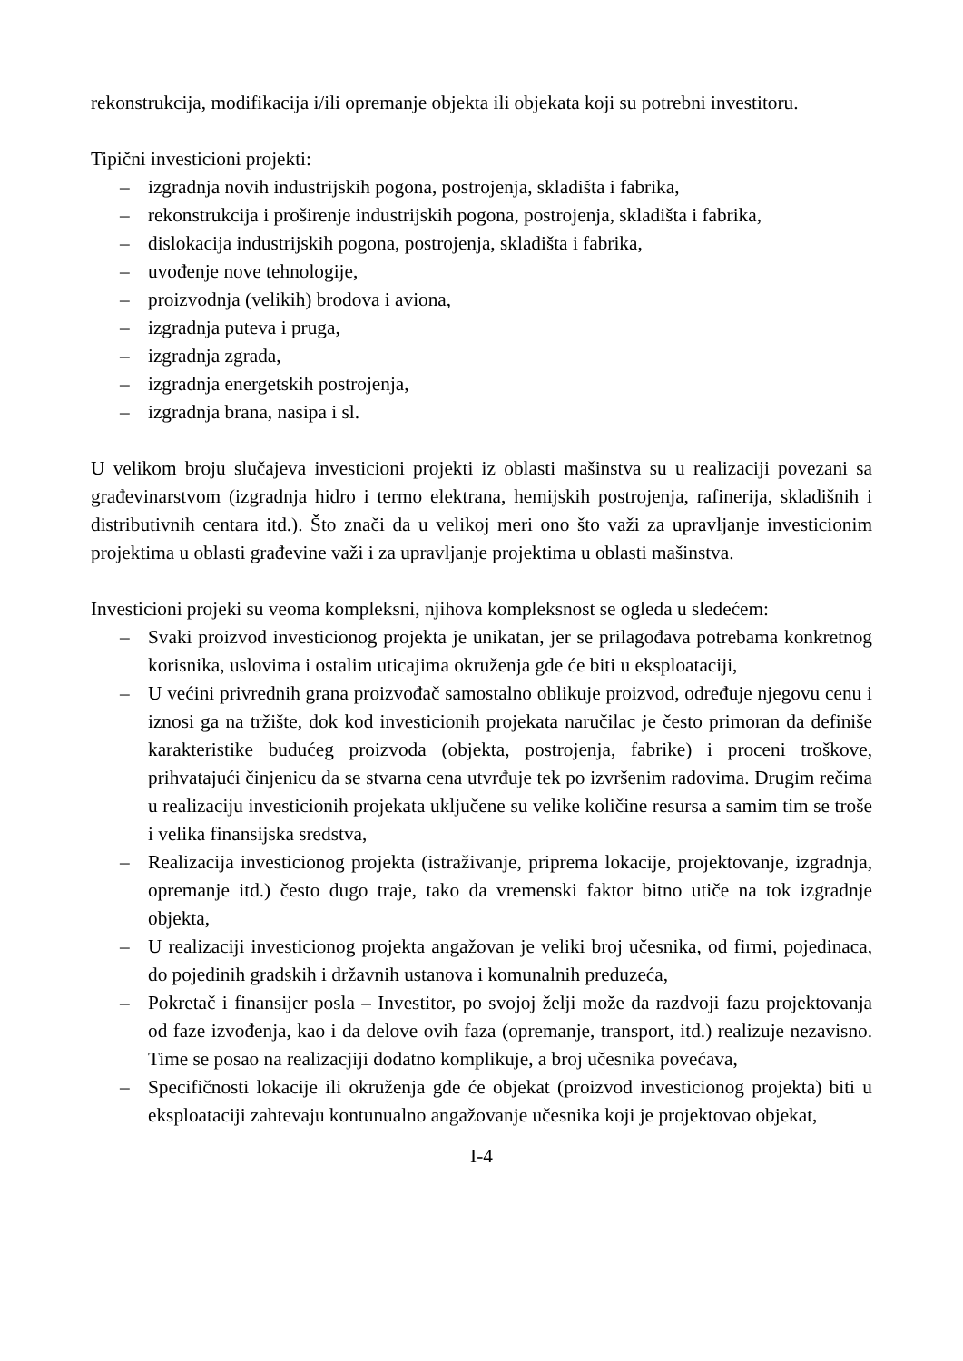rekonstrukcija, modifikacija i/ili opremanje objekta ili objekata koji su potrebni investitoru.
Tipični investicioni projekti:
– izgradnja novih industrijskih pogona, postrojenja, skladišta i fabrika,
– rekonstrukcija i proširenje industrijskih pogona, postrojenja, skladišta i fabrika,
– dislokacija industrijskih pogona, postrojenja, skladišta i fabrika,
– uvođenje nove tehnologije,
– proizvodnja (velikih) brodova i aviona,
– izgradnja puteva i pruga,
– izgradnja zgrada,
– izgradnja energetskih postrojenja,
– izgradnja brana, nasipa i sl.
U velikom broju slučajeva investicioni projekti iz oblasti mašinstva su u realizaciji povezani sa građevinarstvom (izgradnja hidro i termo elektrana, hemijskih postrojenja, rafinerija, skladišnih i distributivnih centara itd.). Što znači da u velikoj meri ono što važi za upravljanje investicionim projektima u oblasti građevine važi i za upravljanje projektima u oblasti mašinstva.
Investicioni projeki su veoma kompleksni, njihova kompleksnost se ogleda u sledećem:
– Svaki proizvod investicionog projekta je unikatan, jer se prilagođava potrebama konkretnog korisnika, uslovima i ostalim uticajima okruženja gde će biti u eksploataciji,
– U većini privrednih grana proizvođač samostalno oblikuje proizvod, određuje njegovu cenu i iznosi ga na tržište, dok kod investicionih projekata naručilac je često primoran da definiše karakteristike budućeg proizvoda (objekta, postrojenja, fabrike) i proceni troškove, prihvatajući činjenicu da se stvarna cena utvrđuje tek po izvršenim radovima. Drugim rečima u realizaciju investicionih projekata uključene su velike količine resursa a samim tim se troše i velika finansijska sredstva,
– Realizacija investicionog projekta (istraživanje, priprema lokacije, projektovanje, izgradnja, opremanje itd.) često dugo traje, tako da vremenski faktor bitno utiče na tok izgradnje objekta,
– U realizaciji investicionog projekta angažovan je veliki broj učesnika, od firmi, pojedinaca, do pojedinih gradskih i državnih ustanova i komunalnih preduzeća,
– Pokretač i finansijer posla – Investitor, po svojoj želji može da razdvoji fazu projektovanja od faze izvođenja, kao i da delove ovih faza (opremanje, transport, itd.) realizuje nezavisno. Time se posao na realizacjiji dodatno komplikuje, a broj učesnika povećava,
– Specifičnosti lokacije ili okruženja gde će objekat (proizvod investicionog projekta) biti u eksploataciji zahtevaju kontunualno angažovanje učesnika koji je projektovao objekat,
I-4